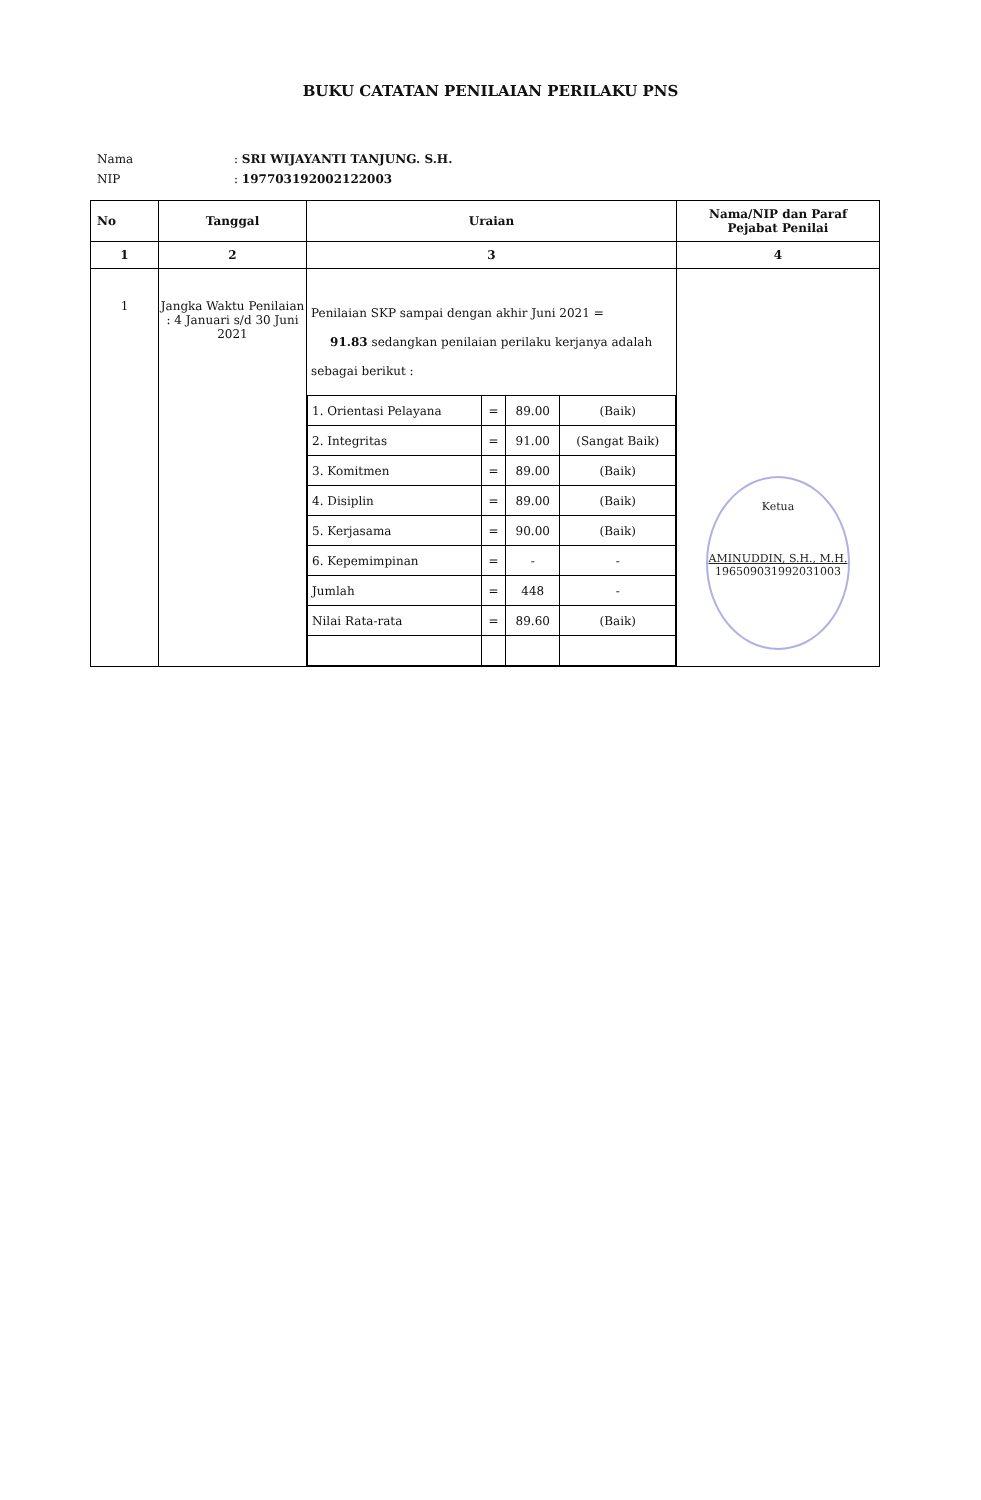BUKU CATATAN PENILAIAN PERILAKU PNS
| Nama | : SRI WIJAYANTI TANJUNG. S.H. |
| NIP | : 197703192002122003 |
| No | Tanggal | Uraian | Nama/NIP dan Paraf Pejabat Penilai |
| --- | --- | --- | --- |
| 1 | 2 | 3 | 4 |
| 1 | Jangka Waktu Penilaian : 4 Januari s/d 30 Juni 2021 | Penilaian SKP sampai dengan akhir Juni 2021 = 91.83 sedangkan penilaian perilaku kerjanya adalah sebagai berikut : / 1. Orientasi Pelayana / = / 89.00 / (Baik) / / 2. Integritas / = / 91.00 / (Sangat Baik) / / 3. Komitmen / = / 89.00 / (Baik) / / 4. Disiplin / = / 89.00 / (Baik) / / 5. Kerjasama / = / 90.00 / (Baik) / / 6. Kepemimpinan / = / - / - / / Jumlah / = / 448 / - / / Nilai Rata-rata / = / 89.60 / (Baik) / | Ketua AMINUDDIN, S.H., M.H. 196509031992031003 |